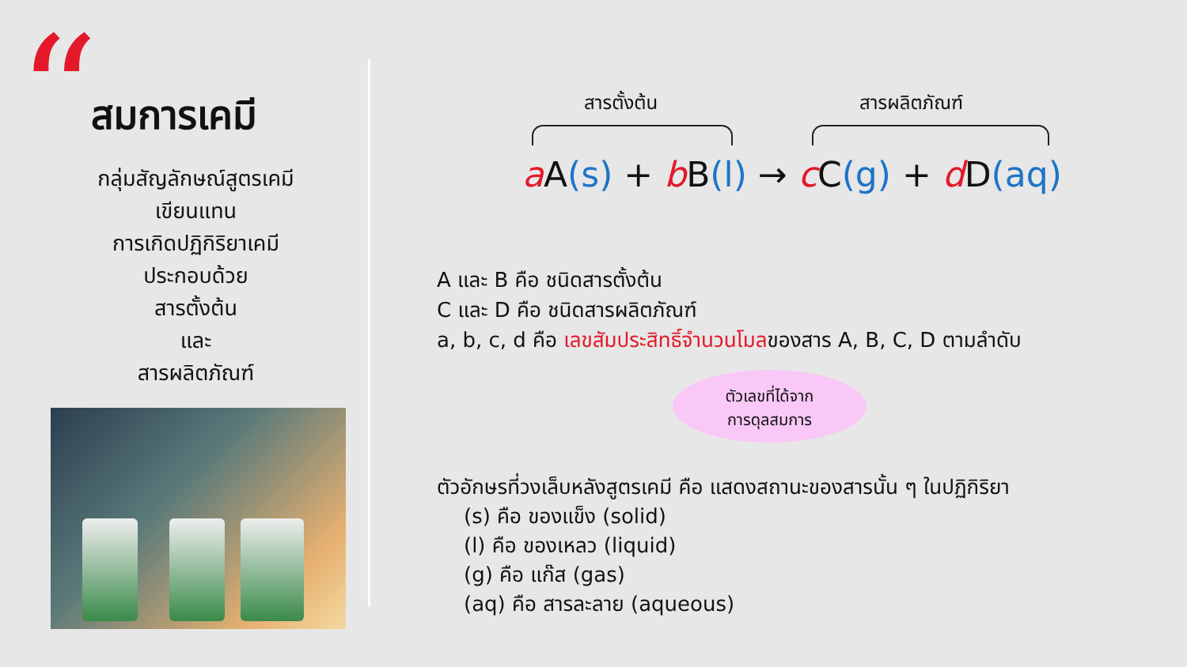“ สมการเคมี
กลุ่มสัญลักษณ์สูตรเคมี
เขียนแทน
การเกิดปฏิกิริยาเคมี
ประกอบด้วย
สารตั้งต้น
และ
สารผลิตภัณฑ์
สารตั้งต้น สารผลิตภัณฑ์
a A(s) + b B(l) → c C(g) + d D(aq)
A และ B คือ ชนิดสารตั้งต้น
C และ D คือ ชนิดสารผลิตภัณฑ์
a, b, c, d คือ เลขสัมประสิทธิ์จำนวนโมลของสาร A, B, C, D ตามลำดับ
ตัวเลขที่ได้จาก
การดุลสมการ
ตัวอักษรที่วงเล็บหลังสูตรเคมี คือ แสดงสถานะของสารนั้น ๆ ในปฏิกิริยา
(s) คือ ของแข็ง (solid)
(l) คือ ของเหลว (liquid)
(g) คือ แก๊ส (gas)
(aq) คือ สารละลาย (aqueous)